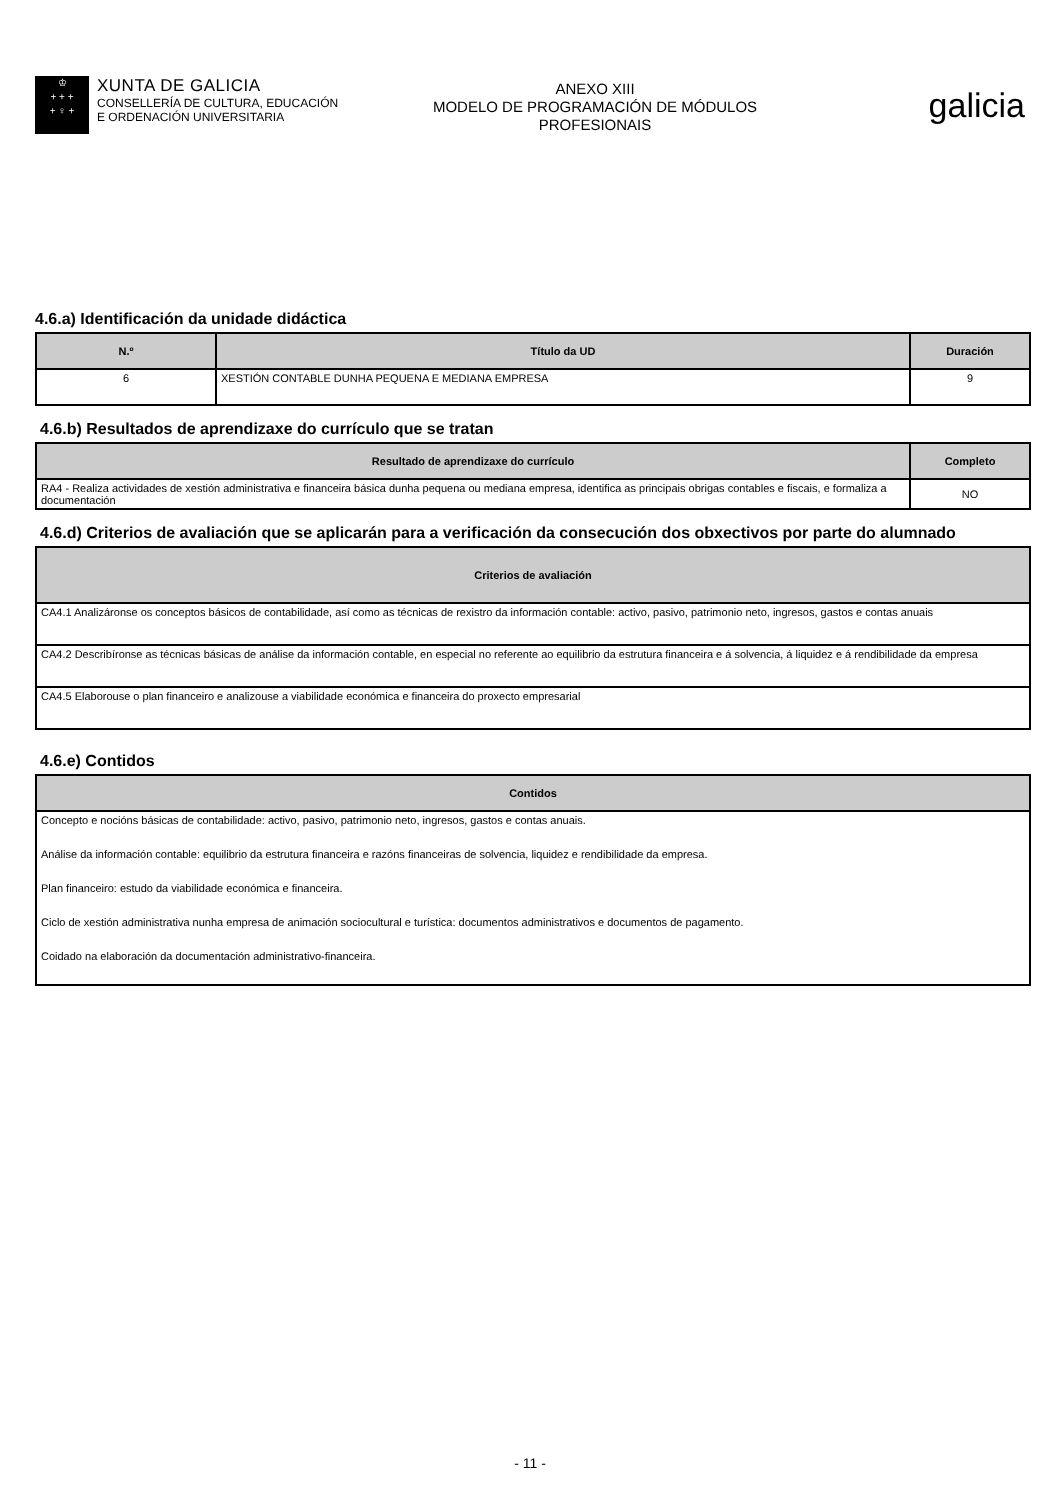♔
+ + +
+ ♀ +
XUNTA DE GALICIA
CONSELLERÍA DE CULTURA, EDUCACIÓN
E ORDENACIÓN UNIVERSITARIA
ANEXO XIII
MODELO DE PROGRAMACIÓN DE MÓDULOS
PROFESIONAIS
galicia
4.6.a) Identificación da unidade didáctica
| N.º | Título da UD | Duración |
| --- | --- | --- |
| 6 | XESTIÓN CONTABLE DUNHA PEQUENA E MEDIANA EMPRESA | 9 |
4.6.b) Resultados de aprendizaxe do currículo que se tratan
| Resultado de aprendizaxe do currículo | Completo |
| --- | --- |
| RA4 - Realiza actividades de xestión administrativa e financeira básica dunha pequena ou mediana empresa, identifica as principais obrigas contables e fiscais, e formaliza a documentación | NO |
4.6.d) Criterios de avaliación que se aplicarán para a verificación da consecución dos obxectivos por parte do alumnado
| Criterios de avaliación |
| --- |
| CA4.1 Analizáronse os conceptos básicos de contabilidade, así como as técnicas de rexistro da información contable: activo, pasivo, patrimonio neto, ingresos, gastos e contas anuais |
| CA4.2 Describíronse as técnicas básicas de análise da información contable, en especial no referente ao equilibrio da estrutura financeira e á solvencia, á liquidez e á rendibilidade da empresa |
| CA4.5 Elaborouse o plan financeiro e analizouse a viabilidade económica e financeira do proxecto empresarial |
4.6.e) Contidos
| Contidos |
| --- |
| Concepto e nocións básicas de contabilidade: activo, pasivo, patrimonio neto, ingresos, gastos e contas anuais. Análise da información contable: equilibrio da estrutura financeira e razóns financeiras de solvencia, liquidez e rendibilidade da empresa. Plan financeiro: estudo da viabilidade económica e financeira. Ciclo de xestión administrativa nunha empresa de animación sociocultural e turística: documentos administrativos e documentos de pagamento. Coidado na elaboración da documentación administrativo-financeira. |
- 11 -